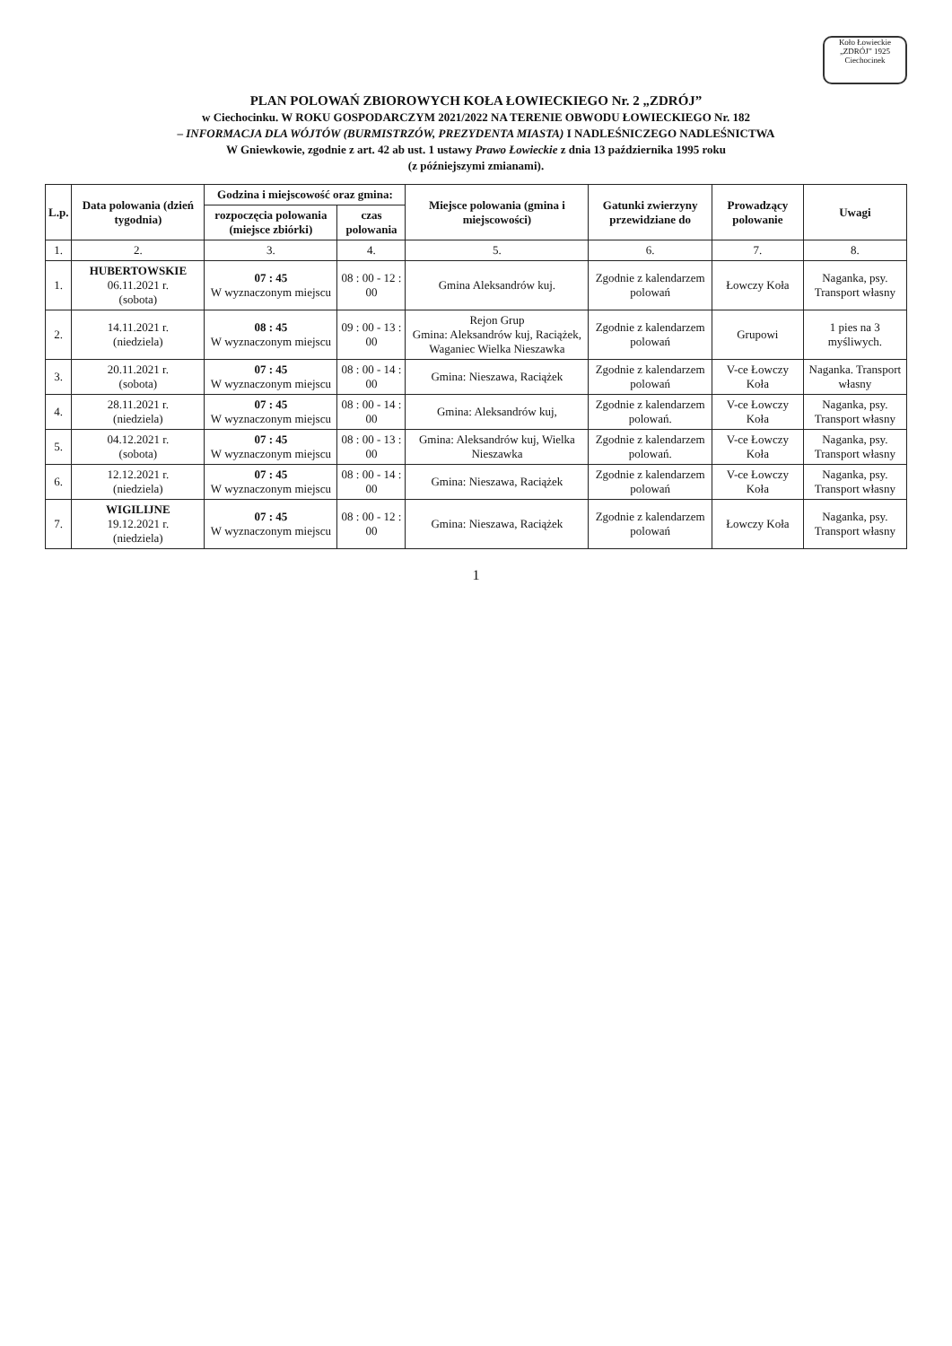Koło Łowieckie
„ZDRÓJ” 1925
Ciechocinek
PLAN POLOWAŃ ZBIOROWYCH KOŁA ŁOWIECKIEGO Nr. 2 „ZDRÓJ”
w Ciechocinku. W ROKU GOSPODARCZYM 2021/2022 NA TERENIE OBWODU ŁOWIECKIEGO Nr. 182
– INFORMACJA DLA WÓJTÓW (BURMISTRZÓW, PREZYDENTA MIASTA) I NADLEŚNICZEGO NADLEŚNICTWA
W Gniewkowie, zgodnie z art. 42 ab ust. 1 ustawy Prawo Łowieckie z dnia 13 października 1995 roku
(z późniejszymi zmianami).
| L.p. | Data polowania (dzień tygodnia) | Godzina i miejscowość oraz gmina: | | Miejsce polowania (gmina i miejscowości) | Gatunki zwierzyny przewidziane do | Prowadzący polowanie | Uwagi |
| --- | --- | --- | --- | --- | --- | --- | --- |
| | | rozpoczęcia polowania (miejsce zbiórki) | czas polowania | | | | |
| 1. | 2. | 3. | 4. | 5. | 6. | 7. | 8. |
| 1. | HUBERTOWSKIE 06.11.2021 r. (sobota) | 07 : 45 W wyznaczonym miejscu | 08 : 00 - 12 : 00 | Gmina Aleksandrów kuj. | Zgodnie z kalendarzem polowań | Łowczy Koła | Naganka, psy. Transport własny |
| 2. | 14.11.2021 r. (niedziela) | 08 : 45 W wyznaczonym miejscu | 09 : 00 - 13 : 00 | Rejon Grup Gmina: Aleksandrów kuj, Raciążek, Waganiec Wielka Nieszawka | Zgodnie z kalendarzem polowań | Grupowi | 1 pies na 3 myśliwych. |
| 3. | 20.11.2021 r. (sobota) | 07 : 45 W wyznaczonym miejscu | 08 : 00 - 14 : 00 | Gmina: Nieszawa, Raciążek | Zgodnie z kalendarzem polowań | V-ce Łowczy Koła | Naganka. Transport własny |
| 4. | 28.11.2021 r. (niedziela) | 07 : 45 W wyznaczonym miejscu | 08 : 00 - 14 : 00 | Gmina: Aleksandrów kuj, | Zgodnie z kalendarzem polowań. | V-ce Łowczy Koła | Naganka, psy. Transport własny |
| 5. | 04.12.2021 r. (sobota) | 07 : 45 W wyznaczonym miejscu | 08 : 00 - 13 : 00 | Gmina: Aleksandrów kuj, Wielka Nieszawka | Zgodnie z kalendarzem polowań. | V-ce Łowczy Koła | Naganka, psy. Transport własny |
| 6. | 12.12.2021 r. (niedziela) | 07 : 45 W wyznaczonym miejscu | 08 : 00 - 14 : 00 | Gmina: Nieszawa, Raciążek | Zgodnie z kalendarzem polowań | V-ce Łowczy Koła | Naganka, psy. Transport własny |
| 7. | WIGILIJNE 19.12.2021 r. (niedziela) | 07 : 45 W wyznaczonym miejscu | 08 : 00 - 12 : 00 | Gmina: Nieszawa, Raciążek | Zgodnie z kalendarzem polowań | Łowczy Koła | Naganka, psy. Transport własny |
1